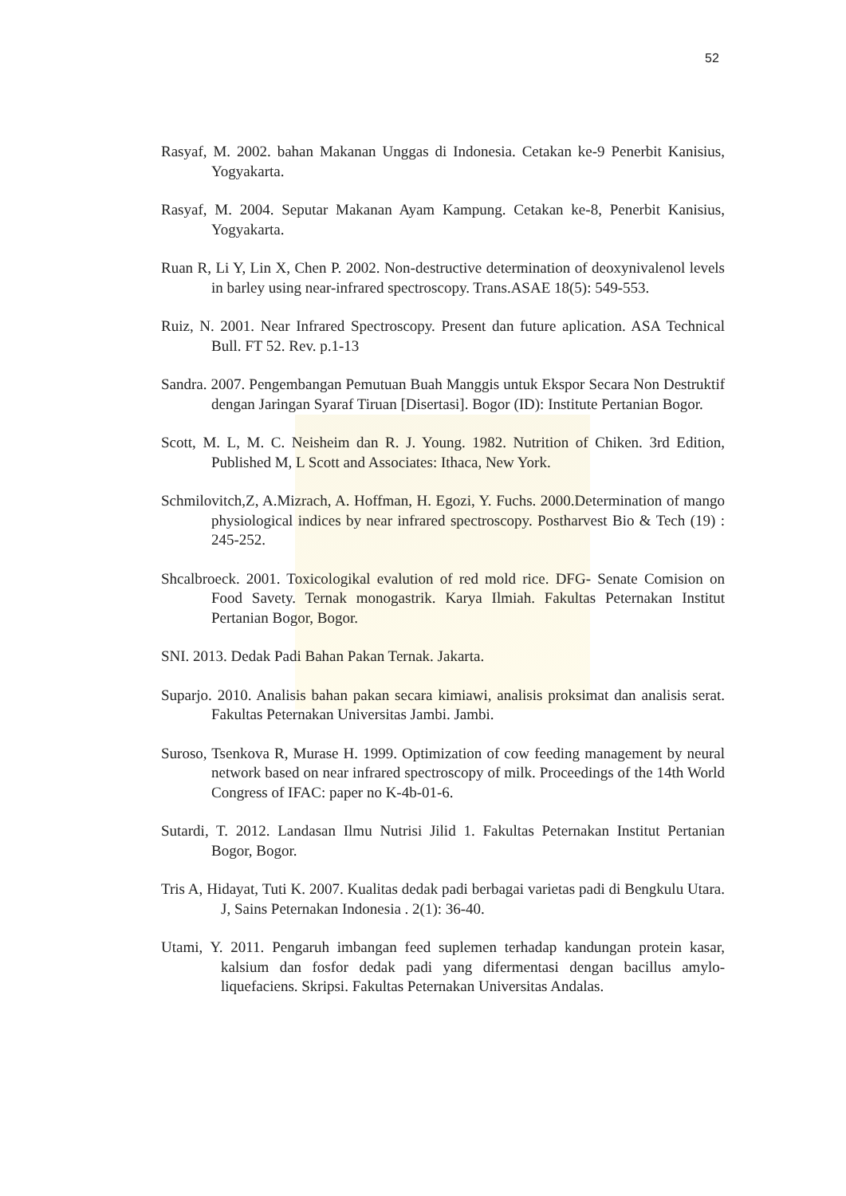52
Rasyaf, M. 2002. bahan Makanan Unggas di Indonesia. Cetakan ke-9 Penerbit Kanisius, Yogyakarta.
Rasyaf, M. 2004. Seputar Makanan Ayam Kampung. Cetakan ke-8, Penerbit Kanisius, Yogyakarta.
Ruan R, Li Y, Lin X, Chen P. 2002. Non-destructive determination of deoxynivalenol levels in barley using near-infrared spectroscopy. Trans.ASAE 18(5): 549-553.
Ruiz, N. 2001. Near Infrared Spectroscopy. Present dan future aplication. ASA Technical Bull. FT 52. Rev. p.1-13
Sandra. 2007. Pengembangan Pemutuan Buah Manggis untuk Ekspor Secara Non Destruktif dengan Jaringan Syaraf Tiruan [Disertasi]. Bogor (ID): Institute Pertanian Bogor.
Scott, M. L, M. C. Neisheim dan R. J. Young. 1982. Nutrition of Chiken. 3rd Edition, Published M, L Scott and Associates: Ithaca, New York.
Schmilovitch,Z, A.Mizrach, A. Hoffman, H. Egozi, Y. Fuchs. 2000.Determination of mango physiological indices by near infrared spectroscopy. Postharvest Bio & Tech (19) : 245-252.
Shcalbroeck. 2001. Toxicologikal evalution of red mold rice. DFG- Senate Comision on Food Savety. Ternak monogastrik. Karya Ilmiah. Fakultas Peternakan Institut Pertanian Bogor, Bogor.
SNI. 2013. Dedak Padi Bahan Pakan Ternak. Jakarta.
Suparjo. 2010. Analisis bahan pakan secara kimiawi, analisis proksimat dan analisis serat. Fakultas Peternakan Universitas Jambi. Jambi.
Suroso, Tsenkova R, Murase H. 1999. Optimization of cow feeding management by neural network based on near infrared spectroscopy of milk. Proceedings of the 14th World Congress of IFAC: paper no K-4b-01-6.
Sutardi, T. 2012. Landasan Ilmu Nutrisi Jilid 1. Fakultas Peternakan Institut Pertanian Bogor, Bogor.
Tris A, Hidayat, Tuti K. 2007. Kualitas dedak padi berbagai varietas padi di Bengkulu Utara. J, Sains Peternakan Indonesia . 2(1): 36-40.
Utami, Y. 2011. Pengaruh imbangan feed suplemen terhadap kandungan protein kasar, kalsium dan fosfor dedak padi yang difermentasi dengan bacillus amylo-liquefaciens. Skripsi. Fakultas Peternakan Universitas Andalas.